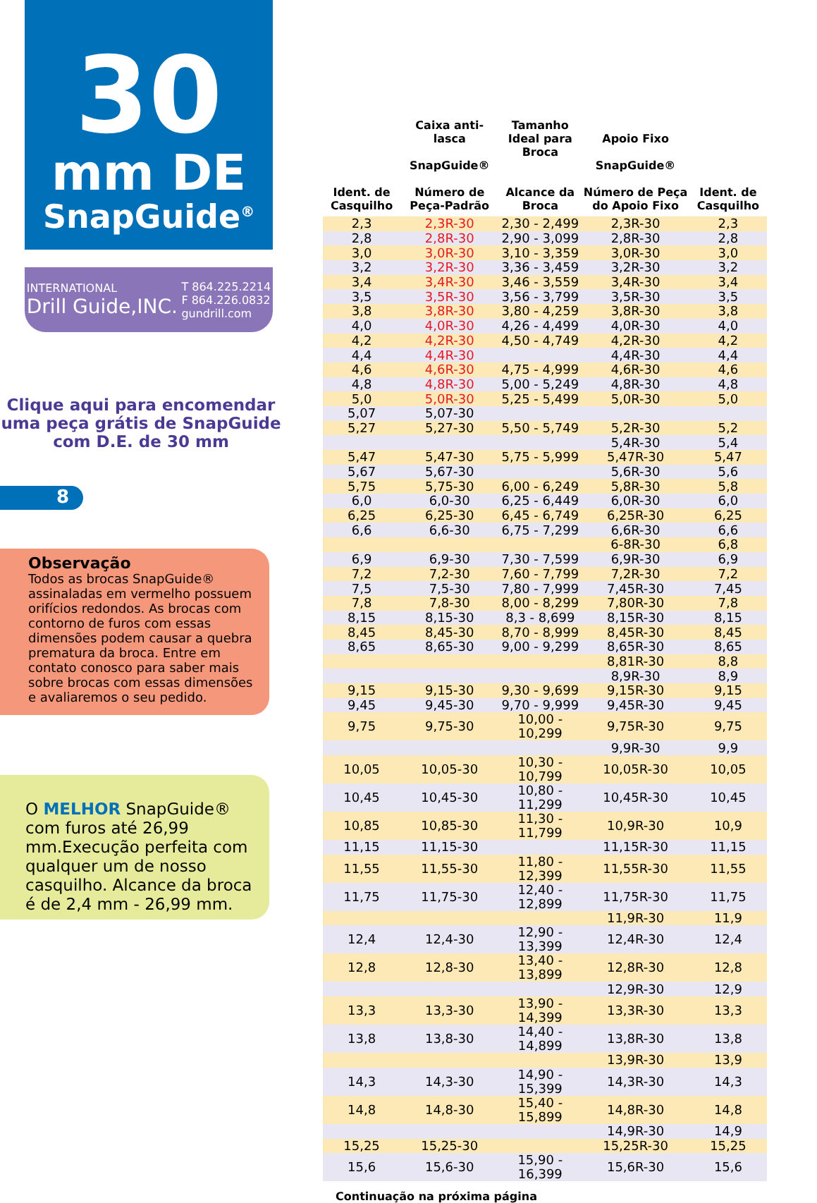30
mm DE
SnapGuide<sup>®</sup>
INTERNATIONAL
Drill Guide,INC.
T 864.225.2214
F 864.226.0832
gundrill.com
Clique aqui para encomendar
uma peça grátis de SnapGuide
com D.E. de 30 mm
8
Observação
Todos as brocas SnapGuide® assinaladas em vermelho possuem orifícios redondos. As brocas com contorno de furos com essas dimensões podem causar a quebra prematura da broca. Entre em contato conosco para saber mais sobre brocas com essas dimensões e avaliaremos o seu pedido.
O MELHOR SnapGuide® com furos até 26,99 mm.Execução perfeita com qualquer um de nosso casquilho. Alcance da broca é de 2,4 mm - 26,99 mm.
| Ident. de Casquilho | Caixa anti-lasca SnapGuide® Número de Peça-Padrão | Tamanho Ideal para Broca Alcance da Broca | Apoio Fixo SnapGuide® Número de Peça do Apoio Fixo | Ident. de Casquilho |
| --- | --- | --- | --- | --- |
| 2,3 | 2,3R-30 | 2,30 - 2,499 | 2,3R-30 | 2,3 |
| 2,8 | 2,8R-30 | 2,90 - 3,099 | 2,8R-30 | 2,8 |
| 3,0 | 3,0R-30 | 3,10 - 3,359 | 3,0R-30 | 3,0 |
| 3,2 | 3,2R-30 | 3,36 - 3,459 | 3,2R-30 | 3,2 |
| 3,4 | 3,4R-30 | 3,46 - 3,559 | 3,4R-30 | 3,4 |
| 3,5 | 3,5R-30 | 3,56 - 3,799 | 3,5R-30 | 3,5 |
| 3,8 | 3,8R-30 | 3,80 - 4,259 | 3,8R-30 | 3,8 |
| 4,0 | 4,0R-30 | 4,26 - 4,499 | 4,0R-30 | 4,0 |
| 4,2 | 4,2R-30 | 4,50 - 4,749 | 4,2R-30 | 4,2 |
| 4,4 | 4,4R-30 | | 4,4R-30 | 4,4 |
| 4,6 | 4,6R-30 | 4,75 - 4,999 | 4,6R-30 | 4,6 |
| 4,8 | 4,8R-30 | 5,00 - 5,249 | 4,8R-30 | 4,8 |
| 5,0 | 5,0R-30 | 5,25 - 5,499 | 5,0R-30 | 5,0 |
| 5,07 | 5,07-30 | | | |
| 5,27 | 5,27-30 | 5,50 - 5,749 | 5,2R-30 | 5,2 |
| | | | 5,4R-30 | 5,4 |
| 5,47 | 5,47-30 | 5,75 - 5,999 | 5,47R-30 | 5,47 |
| 5,67 | 5,67-30 | | 5,6R-30 | 5,6 |
| 5,75 | 5,75-30 | 6,00 - 6,249 | 5,8R-30 | 5,8 |
| 6,0 | 6,0-30 | 6,25 - 6,449 | 6,0R-30 | 6,0 |
| 6,25 | 6,25-30 | 6,45 - 6,749 | 6,25R-30 | 6,25 |
| 6,6 | 6,6-30 | 6,75 - 7,299 | 6,6R-30 | 6,6 |
| | | | 6-8R-30 | 6,8 |
| 6,9 | 6,9-30 | 7,30 - 7,599 | 6,9R-30 | 6,9 |
| 7,2 | 7,2-30 | 7,60 - 7,799 | 7,2R-30 | 7,2 |
| 7,5 | 7,5-30 | 7,80 - 7,999 | 7,45R-30 | 7,45 |
| 7,8 | 7,8-30 | 8,00 - 8,299 | 7,80R-30 | 7,8 |
| 8,15 | 8,15-30 | 8,3 - 8,699 | 8,15R-30 | 8,15 |
| 8,45 | 8,45-30 | 8,70 - 8,999 | 8,45R-30 | 8,45 |
| 8,65 | 8,65-30 | 9,00 - 9,299 | 8,65R-30 | 8,65 |
| | | | 8,81R-30 | 8,8 |
| | | | 8,9R-30 | 8,9 |
| 9,15 | 9,15-30 | 9,30 - 9,699 | 9,15R-30 | 9,15 |
| 9,45 | 9,45-30 | 9,70 - 9,999 | 9,45R-30 | 9,45 |
| 9,75 | 9,75-30 | 10,00 - 10,299 | 9,75R-30 | 9,75 |
| | | | 9,9R-30 | 9,9 |
| 10,05 | 10,05-30 | 10,30 - 10,799 | 10,05R-30 | 10,05 |
| 10,45 | 10,45-30 | 10,80 - 11,299 | 10,45R-30 | 10,45 |
| 10,85 | 10,85-30 | 11,30 - 11,799 | 10,9R-30 | 10,9 |
| 11,15 | 11,15-30 | | 11,15R-30 | 11,15 |
| 11,55 | 11,55-30 | 11,80 - 12,399 | 11,55R-30 | 11,55 |
| 11,75 | 11,75-30 | 12,40 - 12,899 | 11,75R-30 | 11,75 |
| | | | 11,9R-30 | 11,9 |
| 12,4 | 12,4-30 | 12,90 - 13,399 | 12,4R-30 | 12,4 |
| 12,8 | 12,8-30 | 13,40 - 13,899 | 12,8R-30 | 12,8 |
| | | | 12,9R-30 | 12,9 |
| 13,3 | 13,3-30 | 13,90 - 14,399 | 13,3R-30 | 13,3 |
| 13,8 | 13,8-30 | 14,40 - 14,899 | 13,8R-30 | 13,8 |
| | | | 13,9R-30 | 13,9 |
| 14,3 | 14,3-30 | 14,90 - 15,399 | 14,3R-30 | 14,3 |
| 14,8 | 14,8-30 | 15,40 - 15,899 | 14,8R-30 | 14,8 |
| | | | 14,9R-30 | 14,9 |
| 15,25 | 15,25-30 | | 15,25R-30 | 15,25 |
| 15,6 | 15,6-30 | 15,90 - 16,399 | 15,6R-30 | 15,6 |
Continuação na próxima página